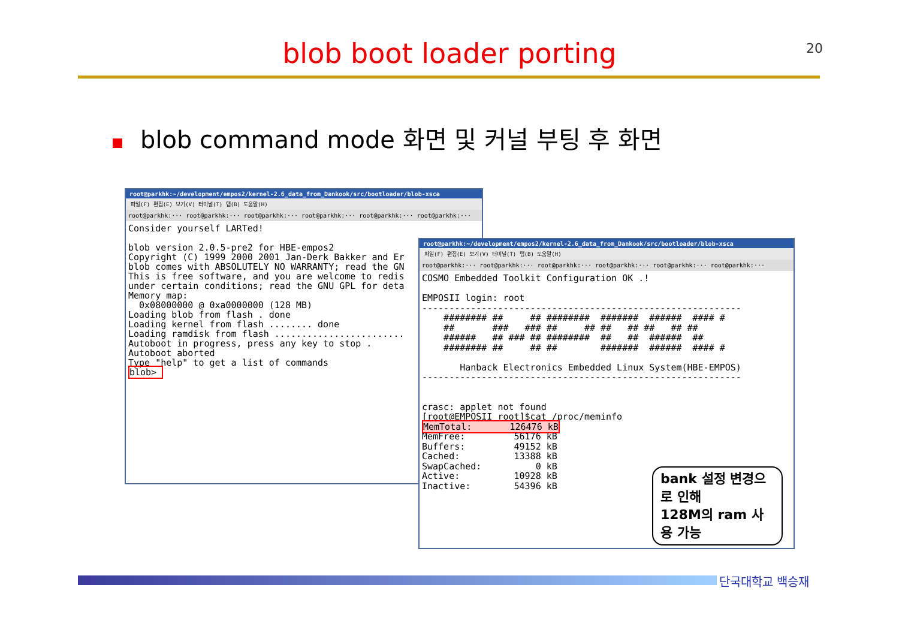20
blob boot loader porting
blob command mode 화면 및 커널 부팅 후 화면
root@parkhk:~/development/empos2/kernel-2.6_data_from_Dankook/src/bootloader/blob-xsca
파일(F) 편집(E) 보기(V) 터미널(T) 탭(B) 도움말(H)
root@parkhk:··· root@parkhk:··· root@parkhk:··· root@parkhk:··· root@parkhk:··· root@parkhk:···
Consider yourself LARTed!

blob version 2.0.5-pre2 for HBE-empos2
Copyright (C) 1999 2000 2001 Jan-Derk Bakker and Er
blob comes with ABSOLUTELY NO WARRANTY; read the GN
This is free software, and you are welcome to redis
under certain conditions; read the GNU GPL for deta
Memory map:
  0x08000000 @ 0xa0000000 (128 MB)
Loading blob from flash . done
Loading kernel from flash ........ done
Loading ramdisk from flash ........................
Autoboot in progress, press any key to stop .
Autoboot aborted
Type "help" to get a list of commands
blob> 
root@parkhk:~/development/empos2/kernel-2.6_data_from_Dankook/src/bootloader/blob-xsca
파일(F) 편집(E) 보기(V) 터미널(T) 탭(B) 도움말(H)
root@parkhk:··· root@parkhk:··· root@parkhk:··· root@parkhk:··· root@parkhk:··· root@parkhk:···
COSMO Embedded Toolkit Configuration OK .!

EMPOSII login: root
-----------------------------------------------------------
    ######## ##     ## ########  #######  ######  #### #
    ##       ###   ### ##     ## ##   ## ##   ## ##
    ######   ## ### ## ########  ##   ##  ######  ##
    ######## ##     ## ##        #######  ######  #### #

       Hanback Electronics Embedded Linux System(HBE-EMPOS)
-----------------------------------------------------------


crasc: applet not found
[root@EMPOSII root]$cat /proc/meminfo
MemTotal:       126476 kB
MemFree:         56176 kB
Buffers:         49152 kB
Cached:          13388 kB
SwapCached:          0 kB
Active:          10928 kB
Inactive:        54396 kB
bank 설정 변경으로 인해
128M의 ram 사용 가능
단국대학교 백승재